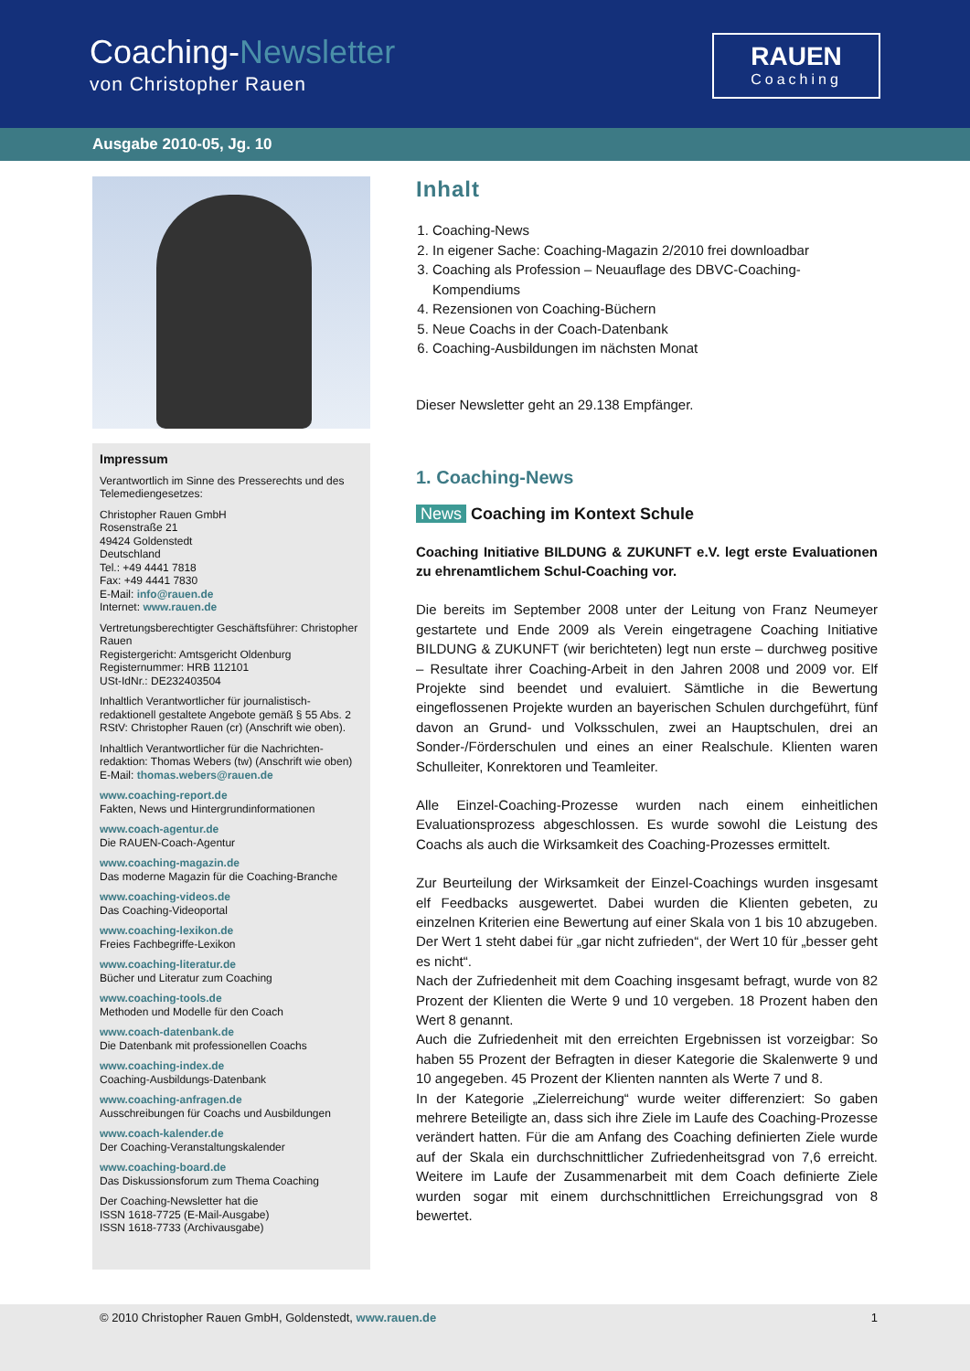Coaching-Newsletter
von Christopher Rauen
RAUEN
Coaching
Ausgabe 2010-05, Jg. 10
Impressum
Verantwortlich im Sinne des Presserechts und des Telemediengesetzes:
Christopher Rauen GmbH
Rosenstraße 21
49424 Goldenstedt
Deutschland
Tel.: +49 4441 7818
Fax: +49 4441 7830
E-Mail: info@rauen.de
Internet: www.rauen.de
Vertretungsberechtigter Geschäftsführer: Christopher Rauen
Registergericht: Amtsgericht Oldenburg
Registernummer: HRB 112101
USt-IdNr.: DE232403504
Inhaltlich Verantwortlicher für journalistisch-redaktionell gestaltete Angebote gemäß § 55 Abs. 2 RStV: Christopher Rauen (cr) (Anschrift wie oben).
Inhaltlich Verantwortlicher für die Nachrichten-redaktion: Thomas Webers (tw) (Anschrift wie oben)
E-Mail: thomas.webers@rauen.de
www.coaching-report.de
Fakten, News und Hintergrundinformationen
www.coach-agentur.de
Die RAUEN-Coach-Agentur
www.coaching-magazin.de
Das moderne Magazin für die Coaching-Branche
www.coaching-videos.de
Das Coaching-Videoportal
www.coaching-lexikon.de
Freies Fachbegriffe-Lexikon
www.coaching-literatur.de
Bücher und Literatur zum Coaching
www.coaching-tools.de
Methoden und Modelle für den Coach
www.coach-datenbank.de
Die Datenbank mit professionellen Coachs
www.coaching-index.de
Coaching-Ausbildungs-Datenbank
www.coaching-anfragen.de
Ausschreibungen für Coachs und Ausbildungen
www.coach-kalender.de
Der Coaching-Veranstaltungskalender
www.coaching-board.de
Das Diskussionsforum zum Thema Coaching
Der Coaching-Newsletter hat die
ISSN 1618-7725 (E-Mail-Ausgabe)
ISSN 1618-7733 (Archivausgabe)
Inhalt
1. Coaching-News
2. In eigener Sache: Coaching-Magazin 2/2010 frei downloadbar
3. Coaching als Profession – Neuauflage des DBVC-Coaching-Kompendiums
4. Rezensionen von Coaching-Büchern
5. Neue Coachs in der Coach-Datenbank
6. Coaching-Ausbildungen im nächsten Monat
Dieser Newsletter geht an 29.138 Empfänger.
1. Coaching-News
News Coaching im Kontext Schule
Coaching Initiative BILDUNG & ZUKUNFT e.V. legt erste Evaluationen zu ehrenamtlichem Schul-Coaching vor.
Die bereits im September 2008 unter der Leitung von Franz Neumeyer gestartete und Ende 2009 als Verein eingetragene Coaching Initiative BILDUNG & ZUKUNFT (wir berichteten) legt nun erste – durchweg positive – Resultate ihrer Coaching-Arbeit in den Jahren 2008 und 2009 vor. Elf Projekte sind beendet und evaluiert. Sämtliche in die Bewertung eingeflossenen Projekte wurden an bayerischen Schulen durchgeführt, fünf davon an Grund- und Volksschulen, zwei an Hauptschulen, drei an Sonder-/Förderschulen und eines an einer Realschule. Klienten waren Schulleiter, Konrektoren und Teamleiter.
Alle Einzel-Coaching-Prozesse wurden nach einem einheitlichen Evaluationsprozess abgeschlossen. Es wurde sowohl die Leistung des Coachs als auch die Wirksamkeit des Coaching-Prozesses ermittelt.
Zur Beurteilung der Wirksamkeit der Einzel-Coachings wurden insgesamt elf Feedbacks ausgewertet. Dabei wurden die Klienten gebeten, zu einzelnen Kriterien eine Bewertung auf einer Skala von 1 bis 10 abzugeben. Der Wert 1 steht dabei für „gar nicht zufrieden“, der Wert 10 für „besser geht es nicht“.
Nach der Zufriedenheit mit dem Coaching insgesamt befragt, wurde von 82 Prozent der Klienten die Werte 9 und 10 vergeben. 18 Prozent haben den Wert 8 genannt.
Auch die Zufriedenheit mit den erreichten Ergebnissen ist vorzeigbar: So haben 55 Prozent der Befragten in dieser Kategorie die Skalenwerte 9 und 10 angegeben. 45 Prozent der Klienten nannten als Werte 7 und 8.
In der Kategorie „Zielerreichung“ wurde weiter differenziert: So gaben mehrere Beteiligte an, dass sich ihre Ziele im Laufe des Coaching-Prozesse verändert hatten. Für die am Anfang des Coaching definierten Ziele wurde auf der Skala ein durchschnittlicher Zufriedenheitsgrad von 7,6 erreicht. Weitere im Laufe der Zusammenarbeit mit dem Coach definierte Ziele wurden sogar mit einem durchschnittlichen Erreichungsgrad von 8 bewertet.
© 2010 Christopher Rauen GmbH, Goldenstedt, www.rauen.de 1